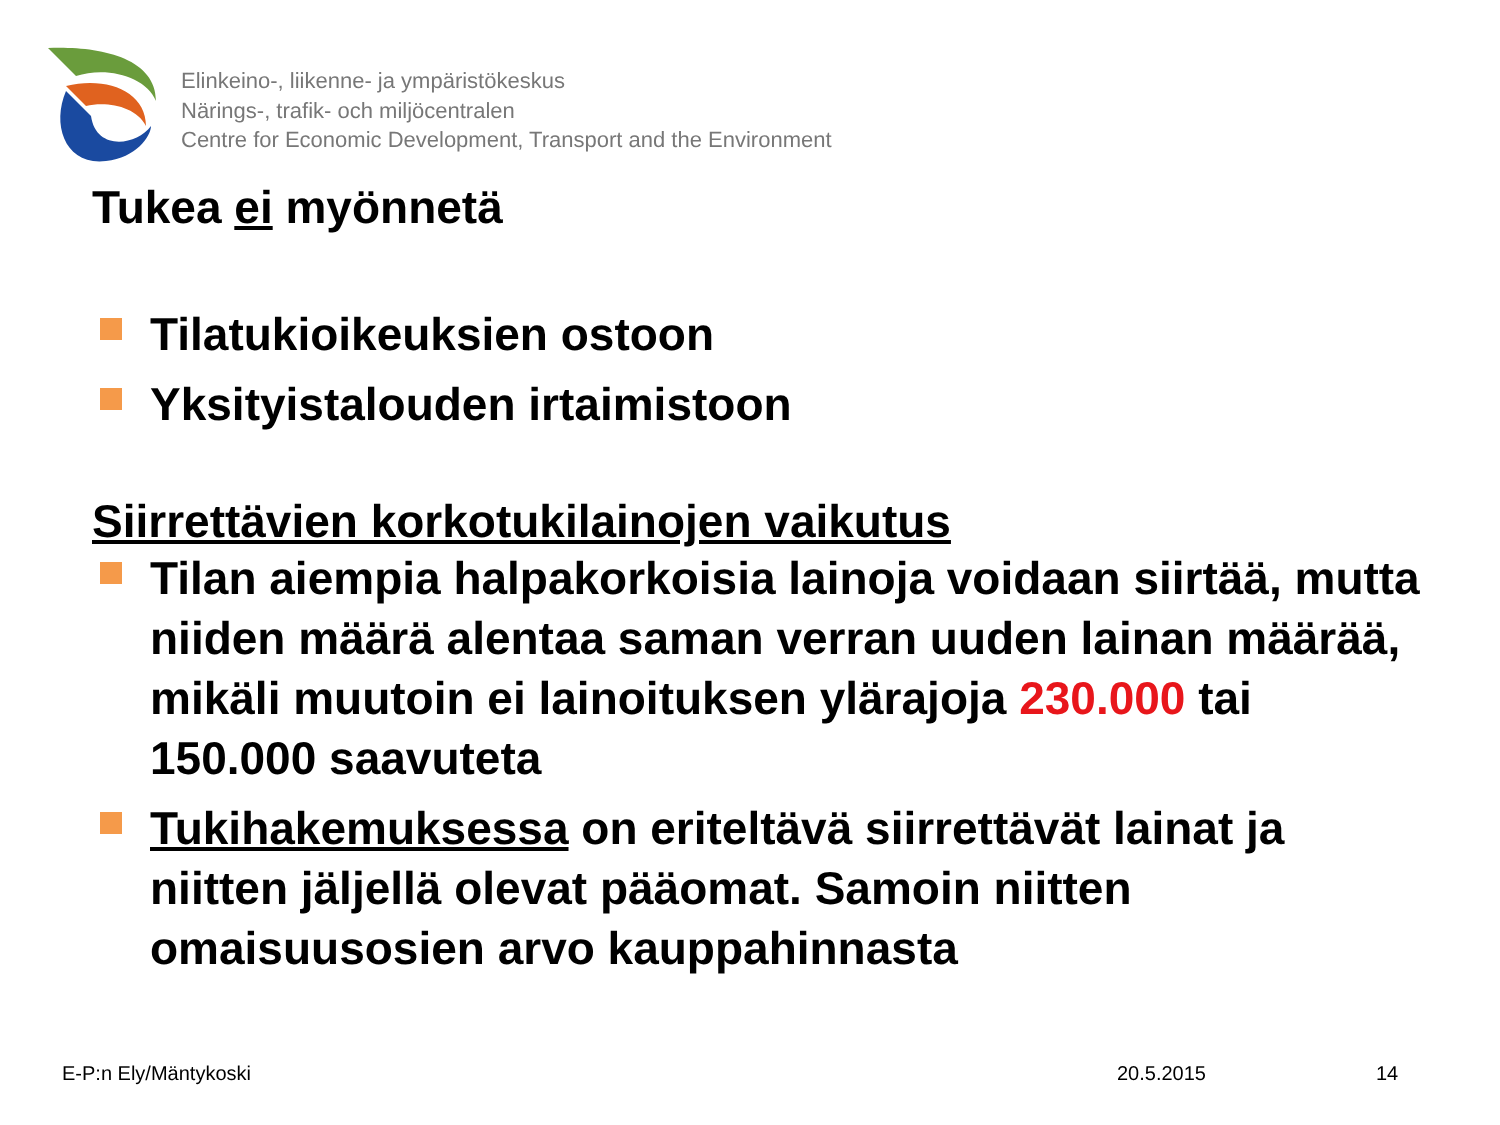Elinkeino-, liikenne- ja ympäristökeskus
Närings-, trafik- och miljöcentralen
Centre for Economic Development, Transport and the Environment
Tukea ei myönnetä
Tilatukioikeuksien ostoon
Yksityistalouden irtaimistoon
Siirrettävien korkotukilainojen vaikutus
Tilan aiempia halpakorkoisia lainoja voidaan siirtää, mutta niiden määrä alentaa saman verran uuden lainan määrää, mikäli muutoin ei lainoituksen ylärajoja 230.000 tai 150.000 saavuteta
Tukihakemuksessa on eriteltävä siirrettävät lainat ja niitten jäljellä olevat pääomat. Samoin niitten omaisuusosien arvo kauppahinnasta
E-P:n Ely/Mäntykoski 20.5.2015 14